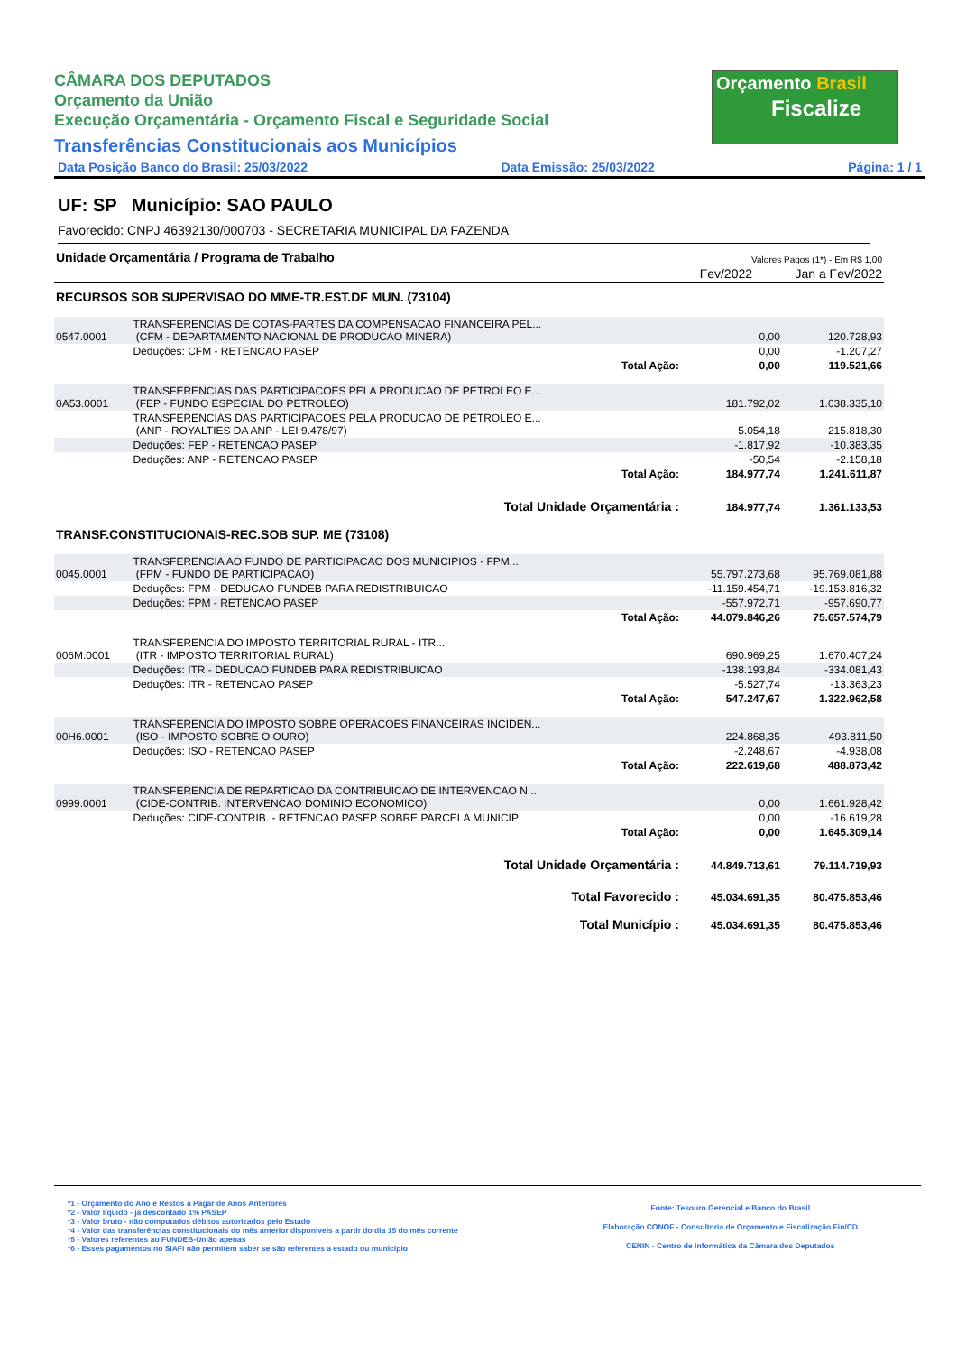Orçamento Brasil
Fiscalize
CÂMARA DOS DEPUTADOS
Orçamento da União
Execução Orçamentária - Orçamento Fiscal e Seguridade Social
Transferências Constitucionais aos Municípios
Data Posição Banco do Brasil: 25/03/2022 Data Emissão: 25/03/2022 Página: 1 / 1
UF: SP Município: SAO PAULO
Favorecido: CNPJ 46392130/000703 - SECRETARIA MUNICIPAL DA FAZENDA
| Unidade Orçamentária / Programa de Trabalho | Valores Pagos (1*) - Em R$ 1,00 | |
| | Fev/2022 | Jan a Fev/2022 |
| RECURSOS SOB SUPERVISAO DO MME-TR.EST.DF MUN. (73104) | | | | |
| 0547.0001 | TRANSFERENCIAS DE COTAS-PARTES DA COMPENSACAO FINANCEIRA PEL... (CFM - DEPARTAMENTO NACIONAL DE PRODUCAO MINERA) | | 0,00 | 120.728,93 |
| | Deduções: CFM - RETENCAO PASEP | | 0,00 | -1.207,27 |
| | | Total Ação: | 0,00 | 119.521,66 |
| 0A53.0001 | TRANSFERENCIAS DAS PARTICIPACOES PELA PRODUCAO DE PETROLEO E... (FEP - FUNDO ESPECIAL DO PETROLEO) | | 181.792,02 | 1.038.335,10 |
| | TRANSFERENCIAS DAS PARTICIPACOES PELA PRODUCAO DE PETROLEO E... (ANP - ROYALTIES DA ANP - LEI 9.478/97) | | 5.054,18 | 215.818,30 |
| | Deduções: FEP - RETENCAO PASEP | | -1.817,92 | -10.383,35 |
| | Deduções: ANP - RETENCAO PASEP | | -50,54 | -2.158,18 |
| | | Total Ação: | 184.977,74 | 1.241.611,87 |
| | | Total Unidade Orçamentária : | 184.977,74 | 1.361.133,53 |
| TRANSF.CONSTITUCIONAIS-REC.SOB SUP. ME (73108) | | | | |
| 0045.0001 | TRANSFERENCIA AO FUNDO DE PARTICIPACAO DOS MUNICIPIOS - FPM... (FPM - FUNDO DE PARTICIPACAO) | | 55.797.273,68 | 95.769.081,88 |
| | Deduções: FPM - DEDUCAO FUNDEB PARA REDISTRIBUICAO | | -11.159.454,71 | -19.153.816,32 |
| | Deduções: FPM - RETENCAO PASEP | | -557.972,71 | -957.690,77 |
| | | Total Ação: | 44.079.846,26 | 75.657.574,79 |
| 006M.0001 | TRANSFERENCIA DO IMPOSTO TERRITORIAL RURAL - ITR... (ITR - IMPOSTO TERRITORIAL RURAL) | | 690.969,25 | 1.670.407,24 |
| | Deduções: ITR - DEDUCAO FUNDEB PARA REDISTRIBUICAO | | -138.193,84 | -334.081,43 |
| | Deduções: ITR - RETENCAO PASEP | | -5.527,74 | -13.363,23 |
| | | Total Ação: | 547.247,67 | 1.322.962,58 |
| 00H6.0001 | TRANSFERENCIA DO IMPOSTO SOBRE OPERACOES FINANCEIRAS INCIDEN... (ISO - IMPOSTO SOBRE O OURO) | | 224.868,35 | 493.811,50 |
| | Deduções: ISO - RETENCAO PASEP | | -2.248,67 | -4.938,08 |
| | | Total Ação: | 222.619,68 | 488.873,42 |
| 0999.0001 | TRANSFERENCIA DE REPARTICAO DA CONTRIBUICAO DE INTERVENCAO N... (CIDE-CONTRIB. INTERVENCAO DOMINIO ECONOMICO) | | 0,00 | 1.661.928,42 |
| | Deduções: CIDE-CONTRIB. - RETENCAO PASEP SOBRE PARCELA MUNICIP | | 0,00 | -16.619,28 |
| | | Total Ação: | 0,00 | 1.645.309,14 |
| | | Total Unidade Orçamentária : | 44.849.713,61 | 79.114.719,93 |
| | | Total Favorecido : | 45.034.691,35 | 80.475.853,46 |
| | | Total Município : | 45.034.691,35 | 80.475.853,46 |
*1 - Orçamento do Ano e Restos a Pagar de Anos Anteriores
*2 - Valor líquido - já descontado 1% PASEP
*3 - Valor bruto - não computados débitos autorizados pelo Estado
*4 - Valor das transferências constitucionais do mês anterior disponíveis a partir do dia 15 do mês corrente
*5 - Valores referentes ao FUNDEB-União apenas
*6 - Esses pagamentos no SIAFI não permitem saber se são referentes a estado ou município
Fonte: Tesouro Gerencial e Banco do Brasil
Elaboração CONOF - Consultoria de Orçamento e Fiscalização Fin/CD
CENIN - Centro de Informática da Câmara dos Deputados